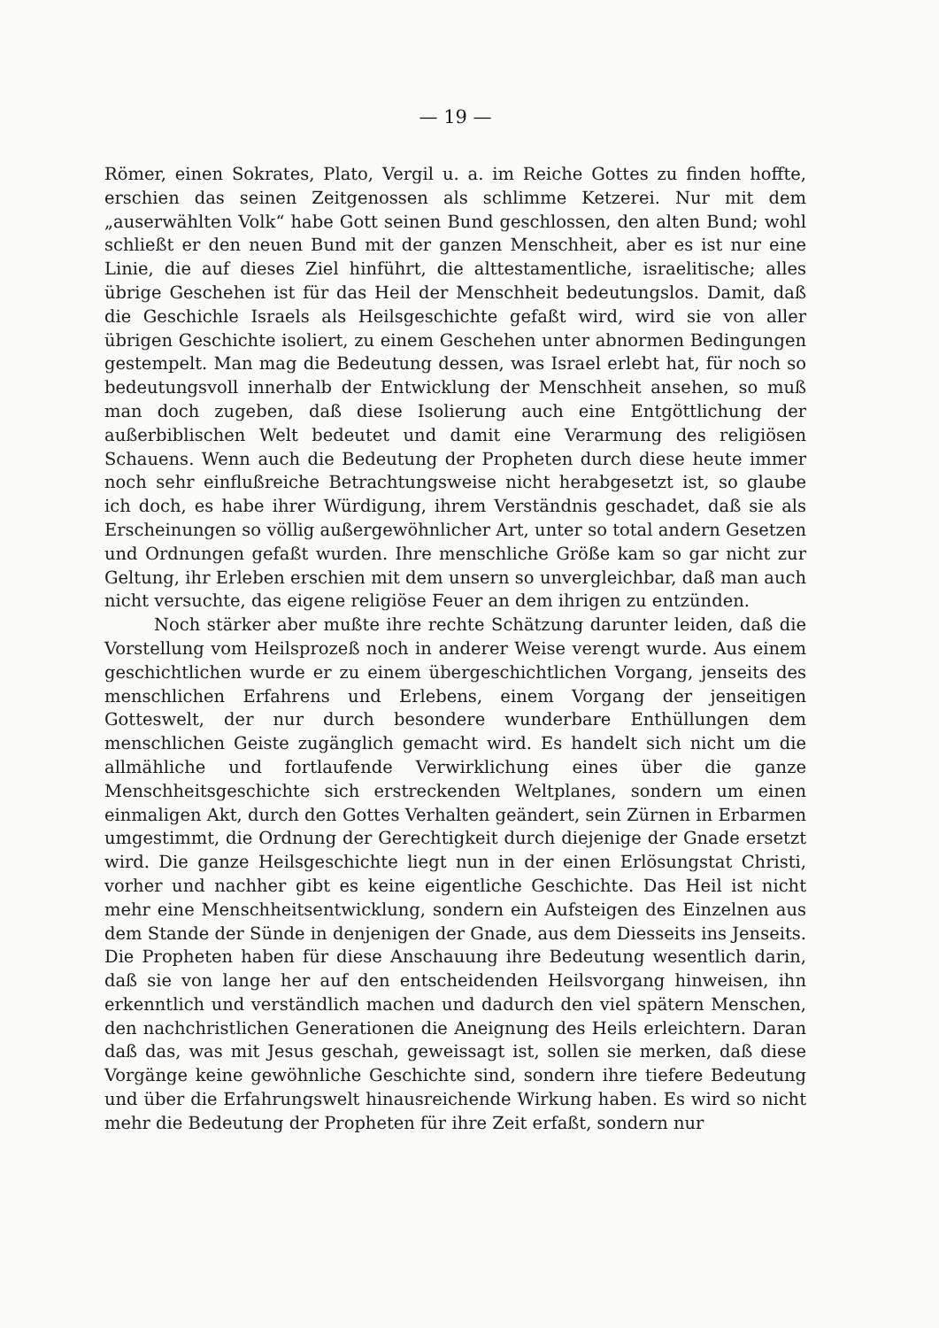— 19 —
Römer, einen Sokrates, Plato, Vergil u. a. im Reiche Gottes zu finden hoffte, erschien das seinen Zeitgenossen als schlimme Ketzerei. Nur mit dem „auserwählten Volk“ habe Gott seinen Bund geschlossen, den alten Bund; wohl schließt er den neuen Bund mit der ganzen Menschheit, aber es ist nur eine Linie, die auf dieses Ziel hinführt, die alttestamentliche, israelitische; alles übrige Geschehen ist für das Heil der Menschheit bedeutungslos. Damit, daß die Geschichle Israels als Heilsgeschichte gefaßt wird, wird sie von aller übrigen Geschichte isoliert, zu einem Geschehen unter abnormen Bedingungen gestempelt. Man mag die Bedeutung dessen, was Israel erlebt hat, für noch so bedeutungsvoll innerhalb der Entwicklung der Menschheit ansehen, so muß man doch zugeben, daß diese Isolierung auch eine Entgöttlichung der außerbiblischen Welt bedeutet und damit eine Verarmung des religiösen Schauens. Wenn auch die Bedeutung der Propheten durch diese heute immer noch sehr einflußreiche Betrachtungsweise nicht herabgesetzt ist, so glaube ich doch, es habe ihrer Würdigung, ihrem Verständnis geschadet, daß sie als Erscheinungen so völlig außergewöhnlicher Art, unter so total andern Gesetzen und Ordnungen gefaßt wurden. Ihre menschliche Größe kam so gar nicht zur Geltung, ihr Erleben erschien mit dem unsern so unvergleichbar, daß man auch nicht versuchte, das eigene religiöse Feuer an dem ihrigen zu entzünden.
Noch stärker aber mußte ihre rechte Schätzung darunter leiden, daß die Vorstellung vom Heilsprozeß noch in anderer Weise verengt wurde. Aus einem geschichtlichen wurde er zu einem übergeschichtlichen Vorgang, jenseits des menschlichen Erfahrens und Erlebens, einem Vorgang der jenseitigen Gotteswelt, der nur durch besondere wunderbare Enthüllungen dem menschlichen Geiste zugänglich gemacht wird. Es handelt sich nicht um die allmähliche und fortlaufende Verwirklichung eines über die ganze Menschheitsgeschichte sich erstreckenden Weltplanes, sondern um einen einmaligen Akt, durch den Gottes Verhalten geändert, sein Zürnen in Erbarmen umgestimmt, die Ordnung der Gerechtigkeit durch diejenige der Gnade ersetzt wird. Die ganze Heilsgeschichte liegt nun in der einen Erlösungstat Christi, vorher und nachher gibt es keine eigentliche Geschichte. Das Heil ist nicht mehr eine Menschheitsentwicklung, sondern ein Aufsteigen des Einzelnen aus dem Stande der Sünde in denjenigen der Gnade, aus dem Diesseits ins Jenseits. Die Propheten haben für diese Anschauung ihre Bedeutung wesentlich darin, daß sie von lange her auf den entscheidenden Heilsvorgang hinweisen, ihn erkenntlich und verständlich machen und dadurch den viel spätern Menschen, den nachchristlichen Generationen die Aneignung des Heils erleichtern. Daran daß das, was mit Jesus geschah, geweissagt ist, sollen sie merken, daß diese Vorgänge keine gewöhnliche Geschichte sind, sondern ihre tiefere Bedeutung und über die Erfahrungswelt hinausreichende Wirkung haben. Es wird so nicht mehr die Bedeutung der Propheten für ihre Zeit erfaßt, sondern nur